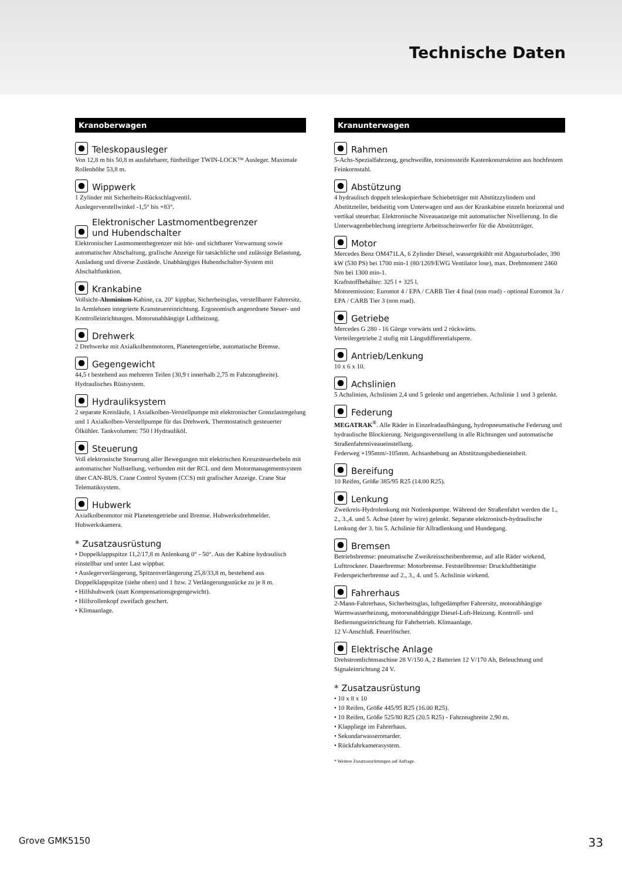Technische Daten
Kranoberwagen
Teleskopausleger
Von 12,8 m bis 50,8 m ausfahrbarer, fünfteiliger TWIN-LOCK™ Ausleger. Maximale Rollenhöhe 53,8 m.
Wippwerk
1 Zylinder mit Sicherheits-Rückschlagventil.
Auslegerverstellwinkel -1,5° bis +83°.
Elektronischer Lastmomentbegrenzer
und Hubendschalter
Elektronischer Lastmomentbegrenzer mit hör- und sichtbarer Vorwarnung sowie automatischer Abschaltung, grafische Anzeige für tatsächliche und zulässige Belastung, Ausladung und diverse Zustände. Unabhängiges Hubendschalter-System mit Abschaltfunktion.
Krankabine
Vollsicht-Aluminium-Kabine, ca. 20° kippbar, Sicherheitsglas, verstellbarer Fahrersitz. In Armlehnen integrierte Kransteuereinrichtung. Ergonomisch angeordnete Steuer- und Kontrolleinrichtungen. Motorunabhängige Luftheizung.
Drehwerk
2 Drehwerke mit Axialkolbenmotoren, Planetengetriebe, automatische Bremse.
Gegengewicht
44,5 t bestehend aus mehreren Teilen (30,9 t innerhalb 2,75 m Fahrzeugbreite). Hydraulisches Rüstsystem.
Hydrauliksystem
2 separate Kreisläufe, 1 Axialkolben-Verstellpumpe mit elektronischer Grenzlastregelung und 1 Axialkolben-Verstellpumpe für das Drehwerk. Thermostatisch gesteuerter Ölkühler. Tankvolumen: 750 l Hydrauliköl.
Steuerung
Voll elektronische Steuerung aller Bewegungen mit elektrischen Kreuzsteuerhebeln mit automatischer Nullstellung, verbunden mit der RCL und dem Motormanagementsystem über CAN-BUS. Crane Control System (CCS) mit grafischer Anzeige. Crane Star Telematiksystem.
Hubwerk
Axialkolbenmotor mit Planetengetriebe und Bremse. Hubwerksdrehmelder. Hubwerkskamera.
* Zusatzausrüstung
• Doppelklappspitze 11,2/17,8 m Anlenkung 0° - 50°. Aus der Kabine hydraulisch einstellbar und unter Last wippbar.
• Auslegerverlängerung, Spitzenverlängerung 25,8/33,8 m, bestehend aus Doppelklappspitze (siehe oben) und 1 bzw. 2 Verlängerungsstücke zu je 8 m.
• Hilfshubwerk (statt Kompensationsgegengewicht).
• Hilfsrollenkopf zweifach geschert.
• Klimaanlage.
Kranunterwagen
Rahmen
5-Achs-Spezialfahrzeug, geschweißte, torsionssteife Kastenkonstruktion aus hochfestem Feinkornstahl.
Abstützung
4 hydraulisch doppelt teleskopierbare Schiebeträger mit Abstützzylindern und Abstützteller, beidseitig vom Unterwagen und aus der Krankabine einzeln horizontal und vertikal steuerbar. Elektronische Niveauanzeige mit automatischer Nivellierung. In die Unterwagenbeblechung integrierte Arbeitsscheinwerfer für die Abstützträger.
Motor
Mercedes Benz OM471LA, 6 Zylinder Diesel, wassergekühlt mit Abgasturbolader, 390 kW (530 PS) bei 1700 min-1 (80/1269/EWG Ventilator lose), max. Drehmoment 2460 Nm bei 1300 min-1.
Kraftstoffbehälter: 325 l + 325 l.
Motoremission: Euromot 4 / EPA / CARB Tier 4 final (non road) - optional Euromot 3a / EPA / CARB Tier 3 (non road).
Getriebe
Mercedes G 280 - 16 Gänge vorwärts und 2 rückwärts.
Verteilergetriebe 2 stufig mit Längsdifferentialsperre.
Antrieb/Lenkung
10 x 6 x 10.
Achslinien
5 Achslinien, Achslinien 2,4 und 5 gelenkt und angetrieben. Achslinie 1 und 3 gelenkt.
Federung
MEGATRAK<sup>®</sup>. Alle Räder in Einzelradaufhängung, hydropneumatische Federung und hydraulische Blockierung. Neigungsverstellung in alle Richtungen und automatische Straßenfahrtniveaueinstellung.
Federweg +195mm/-105mm. Achsanhebung an Abstützungsbedieneinheit.
Bereifung
10 Reifen, Größe 385/95 R25 (14.00 R25).
Lenkung
Zweikreis-Hydrolenkung mit Notlenkpumpe. Während der Straßenfahrt werden die 1., 2., 3.,4. und 5. Achse (steer by wire) gelenkt. Separate elektronisch-hydraulische Lenkung der 3. bis 5. Achslinie für Allradlenkung und Hundegang.
Bremsen
Betriebsbremse: pneumatische Zweikreisscheibenbremse, auf alle Räder wirkend, Lufttrockner. Dauerbremse: Motorbremse. Feststellbremse: Druckluftbetätigte Federspeicherbremse auf 2., 3., 4. und 5. Achslinie wirkend.
Fahrerhaus
2-Mann-Fahrerhaus, Sicherheitsglas, luftgedämpfter Fahrersitz, motorabhängige Warmwasserheizung, motorunabhängige Diesel-Luft-Heizung. Kontroll- und Bedienungseinrichtung für Fahrbetrieb. Klimaanlage.
12 V-Anschluß. Feuerlöscher.
Elektrische Anlage
Drehstromlichtmaschine 28 V/150 A, 2 Batterien 12 V/170 Ah, Beleuchtung und Signaleinrichtung 24 V.
* Zusatzausrüstung
• 10 x 8 x 10
• 10 Reifen, Größe 445/95 R25 (16.00 R25).
• 10 Reifen, Größe 525/80 R25 (20.5 R25) - Fahrzeugbreite 2,90 m.
• Klappliege im Fahrerhaus.
• Sekundarwasserretarder.
• Rückfahrkamerasystem.
* Weitere Zusatzausrüstungen auf Anfrage.
Grove GMK5150 33